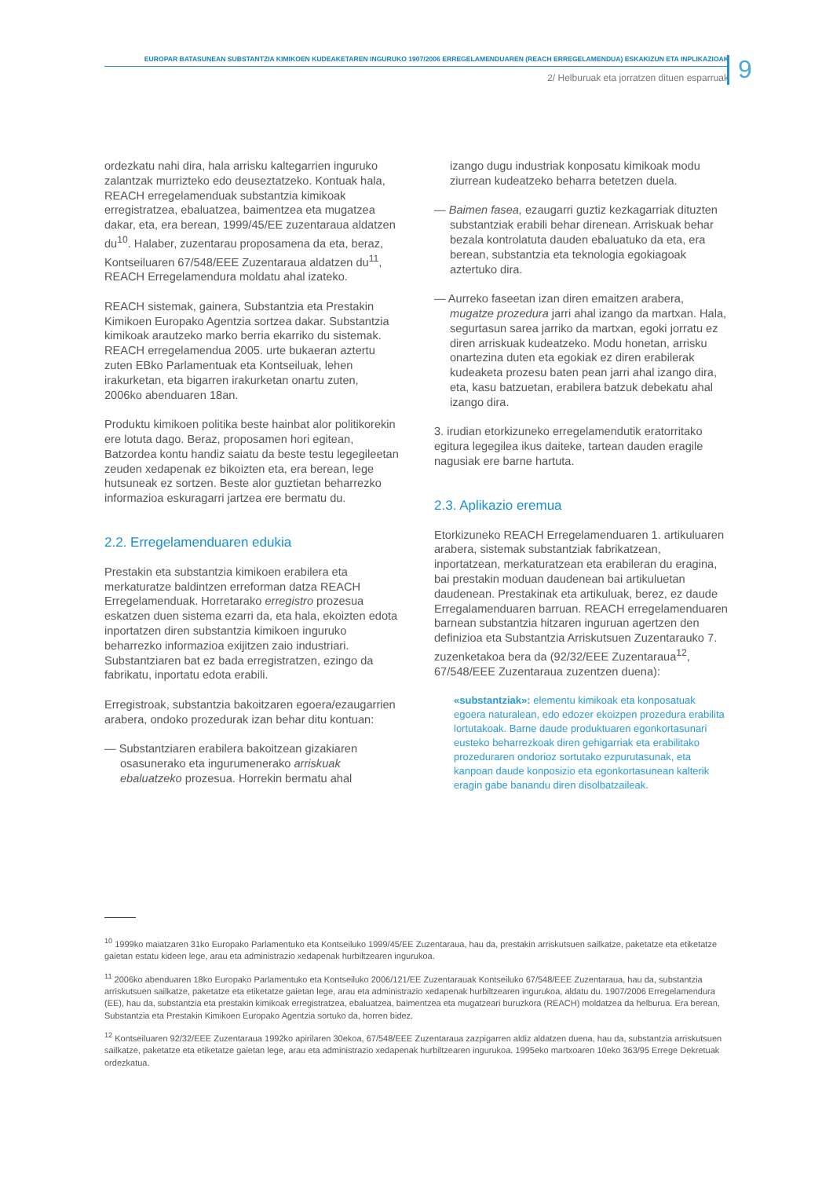EUROPAR BATASUNEAN SUBSTANTZIA KIMIKOEN KUDEAKETAREN INGURUKO 1907/2006 ERREGELAMENDUAREN (REACH ERREGELAMENDUA) ESKAKIZUN ETA INPLIKAZIOAK
2/ Helburuak eta jorratzen dituen esparruak 9
ordezkatu nahi dira, hala arrisku kaltegarrien inguruko zalantzak murrizteko edo deuseztatzeko. Kontuak hala, REACH erregelamenduak substantzia kimikoak erregistratzea, ebaluatzea, baimentzea eta mugatzea dakar, eta, era berean, 1999/45/EE zuzentaraua aldatzen du<sup>10</sup>. Halaber, zuzentarau proposamena da eta, beraz, Kontseiluaren 67/548/EEE Zuzentaraua aldatzen du<sup>11</sup>, REACH Erregelamendura moldatu ahal izateko.
REACH sistemak, gainera, Substantzia eta Prestakin Kimikoen Europako Agentzia sortzea dakar. Substantzia kimikoak arautzeko marko berria ekarriko du sistemak. REACH erregelamendua 2005. urte bukaeran aztertu zuten EBko Parlamentuak eta Kontseiluak, lehen irakurketan, eta bigarren irakurketan onartu zuten, 2006ko abenduaren 18an.
Produktu kimikoen politika beste hainbat alor politikorekin ere lotuta dago. Beraz, proposamen hori egitean, Batzordea kontu handiz saiatu da beste testu legegileetan zeuden xedapenak ez bikoizten eta, era berean, lege hutsuneak ez sortzen. Beste alor guztietan beharrezko informazioa eskuragarri jartzea ere bermatu du.
2.2. Erregelamenduaren edukia
Prestakin eta substantzia kimikoen erabilera eta merkaturatze baldintzen erreforman datza REACH Erregelamenduak. Horretarako erregistro prozesua eskatzen duen sistema ezarri da, eta hala, ekoizten edota inportatzen diren substantzia kimikoen inguruko beharrezko informazioa exijitzen zaio industriari. Substantziaren bat ez bada erregistratzen, ezingo da fabrikatu, inportatu edota erabili.
Erregistroak, substantzia bakoitzaren egoera/ezaugarrien arabera, ondoko prozedurak izan behar ditu kontuan:
— Substantziaren erabilera bakoitzean gizakiaren osasunerako eta ingurumenerako arriskuak ebaluatzeko prozesua. Horrekin bermatu ahal
izango dugu industriak konposatu kimikoak modu ziurrean kudeatzeko beharra betetzen duela.
— Baimen fasea, ezaugarri guztiz kezkagarriak dituzten substantziak erabili behar direnean. Arriskuak behar bezala kontrolatuta dauden ebaluatuko da eta, era berean, substantzia eta teknologia egokiagoak aztertuko dira.
— Aurreko faseetan izan diren emaitzen arabera, mugatze prozedura jarri ahal izango da martxan. Hala, segurtasun sarea jarriko da martxan, egoki jorratu ez diren arriskuak kudeatzeko. Modu honetan, arrisku onartezina duten eta egokiak ez diren erabilerak kudeaketa prozesu baten pean jarri ahal izango dira, eta, kasu batzuetan, erabilera batzuk debekatu ahal izango dira.
3. irudian etorkizuneko erregelamendutik eratorritako egitura legegilea ikus daiteke, tartean dauden eragile nagusiak ere barne hartuta.
2.3. Aplikazio eremua
Etorkizuneko REACH Erregelamenduaren 1. artikuluaren arabera, sistemak substantziak fabrikatzean, inportatzean, merkaturatzean eta erabileran du eragina, bai prestakin moduan daudenean bai artikuluetan daudenean. Prestakinak eta artikuluak, berez, ez daude Erregalamenduaren barruan. REACH erregelamenduaren barnean substantzia hitzaren inguruan agertzen den definizioa eta Substantzia Arriskutsuen Zuzentarauko 7. zuzenketakoa bera da (92/32/EEE Zuzentaraua<sup>12</sup>, 67/548/EEE Zuzentaraua zuzentzen duena):
«substantziak»: elementu kimikoak eta konposatuak egoera naturalean, edo edozer ekoizpen prozedura erabilita lortutakoak. Barne daude produktuaren egonkortasunari eusteko beharrezkoak diren gehigarriak eta erabilitako prozeduraren ondorioz sortutako ezpurutasunak, eta kanpoan daude konposizio eta egonkortasunean kalterik eragin gabe banandu diren disolbatzaileak.
<sup>10</sup> 1999ko maiatzaren 31ko Europako Parlamentuko eta Kontseiluko 1999/45/EE Zuzentaraua, hau da, prestakin arriskutsuen sailkatze, paketatze eta etiketatze gaietan estatu kideen lege, arau eta administrazio xedapenak hurbiltzearen ingurukoa.
<sup>11</sup> 2006ko abenduaren 18ko Europako Parlamentuko eta Kontseiluko 2006/121/EE Zuzentarauak Kontseiluko 67/548/EEE Zuzentaraua, hau da, substantzia arriskutsuen sailkatze, paketatze eta etiketatze gaietan lege, arau eta administrazio xedapenak hurbiltzearen ingurukoa, aldatu du. 1907/2006 Erregelamendura (EE), hau da, substantzia eta prestakin kimikoak erregistratzea, ebaluatzea, baimentzea eta mugatzeari buruzkora (REACH) moldatzea da helburua. Era berean, Substantzia eta Prestakin Kimikoen Europako Agentzia sortuko da, horren bidez.
<sup>12</sup> Kontseiluaren 92/32/EEE Zuzentaraua 1992ko apirilaren 30ekoa, 67/548/EEE Zuzentaraua zazpigarren aldiz aldatzen duena, hau da, substantzia arriskutsuen sailkatze, paketatze eta etiketatze gaietan lege, arau eta administrazio xedapenak hurbiltzearen ingurukoa. 1995eko martxoaren 10eko 363/95 Errege Dekretuak ordezkatua.